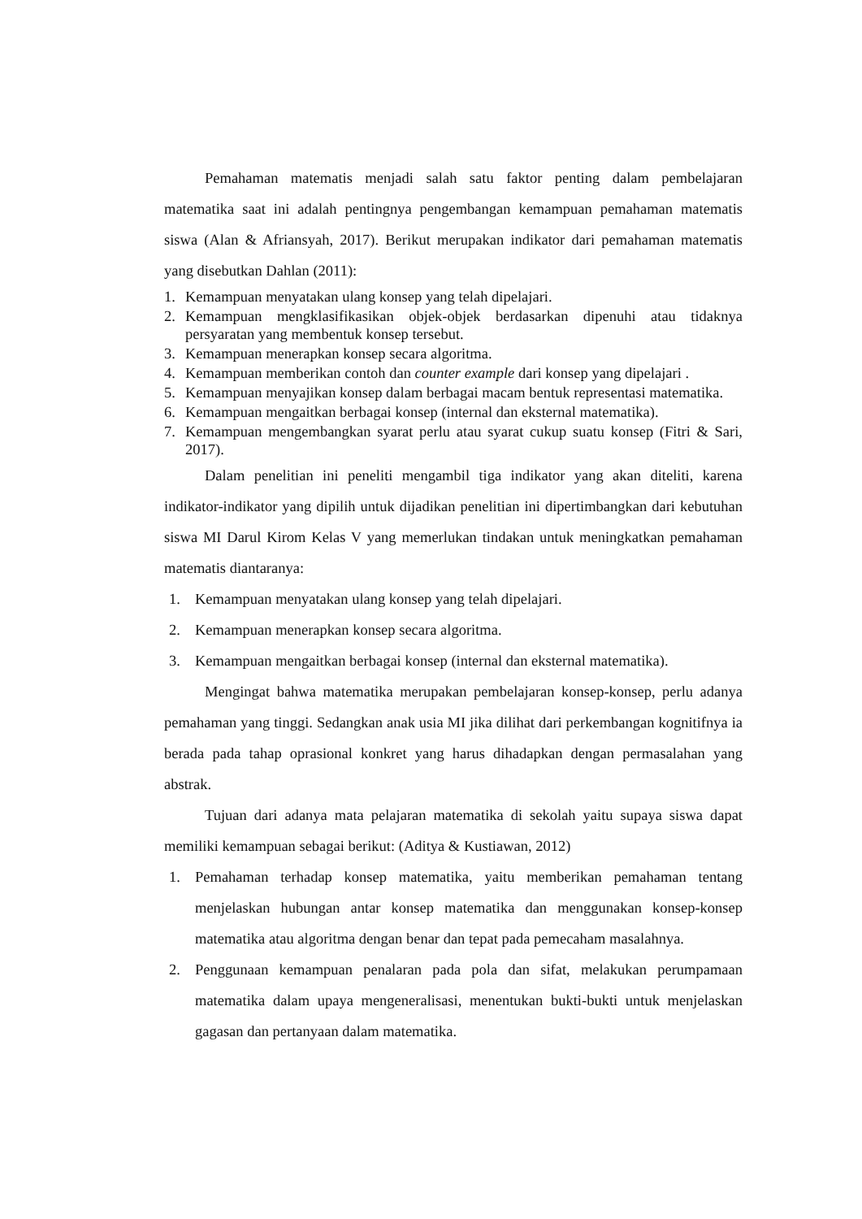Pemahaman matematis menjadi salah satu faktor penting dalam pembelajaran matematika saat ini adalah pentingnya pengembangan kemampuan pemahaman matematis siswa (Alan & Afriansyah, 2017). Berikut merupakan indikator dari pemahaman matematis yang disebutkan Dahlan (2011):
1. Kemampuan menyatakan ulang konsep yang telah dipelajari.
2. Kemampuan mengklasifikasikan objek-objek berdasarkan dipenuhi atau tidaknya persyaratan yang membentuk konsep tersebut.
3. Kemampuan menerapkan konsep secara algoritma.
4. Kemampuan memberikan contoh dan counter example dari konsep yang dipelajari .
5. Kemampuan menyajikan konsep dalam berbagai macam bentuk representasi matematika.
6. Kemampuan mengaitkan berbagai konsep (internal dan eksternal matematika).
7. Kemampuan mengembangkan syarat perlu atau syarat cukup suatu konsep (Fitri & Sari, 2017).
Dalam penelitian ini peneliti mengambil tiga indikator yang akan diteliti, karena indikator-indikator yang dipilih untuk dijadikan penelitian ini dipertimbangkan dari kebutuhan siswa MI Darul Kirom Kelas V yang memerlukan tindakan untuk meningkatkan pemahaman matematis diantaranya:
1. Kemampuan menyatakan ulang konsep yang telah dipelajari.
2. Kemampuan menerapkan konsep secara algoritma.
3. Kemampuan mengaitkan berbagai konsep (internal dan eksternal matematika).
Mengingat bahwa matematika merupakan pembelajaran konsep-konsep, perlu adanya pemahaman yang tinggi. Sedangkan anak usia MI jika dilihat dari perkembangan kognitifnya ia berada pada tahap oprasional konkret yang harus dihadapkan dengan permasalahan yang abstrak.
Tujuan dari adanya mata pelajaran matematika di sekolah yaitu supaya siswa dapat memiliki kemampuan sebagai berikut: (Aditya & Kustiawan, 2012)
1. Pemahaman terhadap konsep matematika, yaitu memberikan pemahaman tentang menjelaskan hubungan antar konsep matematika dan menggunakan konsep-konsep matematika atau algoritma dengan benar dan tepat pada pemecaham masalahnya.
2. Penggunaan kemampuan penalaran pada pola dan sifat, melakukan perumpamaan matematika dalam upaya mengeneralisasi, menentukan bukti-bukti untuk menjelaskan gagasan dan pertanyaan dalam matematika.